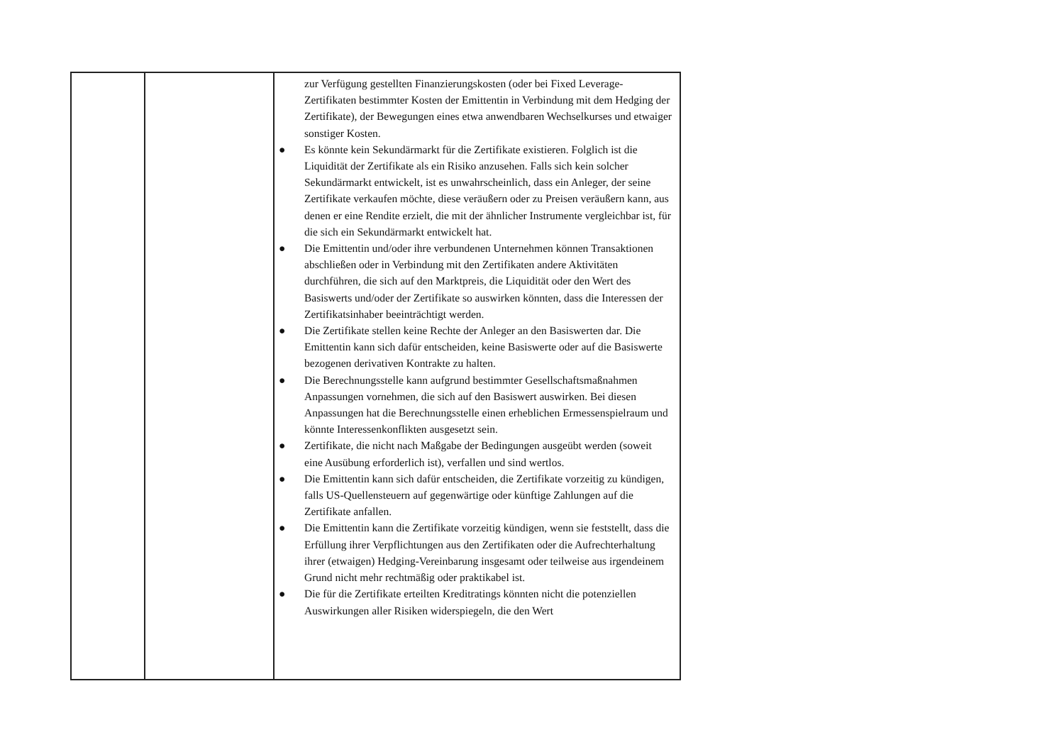| | | zur Verfügung gestellten Finanzierungskosten (oder bei Fixed Leverage-Zertifikaten bestimmter Kosten der Emittentin in Verbindung mit dem Hedging der Zertifikate), der Bewegungen eines etwa anwendbaren Wechselkurses und etwaiger sonstiger Kosten. ● Es könnte kein Sekundärmarkt für die Zertifikate existieren. Folglich ist die Liquidität der Zertifikate als ein Risiko anzusehen. Falls sich kein solcher Sekundärmarkt entwickelt, ist es unwahrscheinlich, dass ein Anleger, der seine Zertifikate verkaufen möchte, diese veräußern oder zu Preisen veräußern kann, aus denen er eine Rendite erzielt, die mit der ähnlicher Instrumente vergleichbar ist, für die sich ein Sekundärmarkt entwickelt hat. ● Die Emittentin und/oder ihre verbundenen Unternehmen können Transaktionen abschließen oder in Verbindung mit den Zertifikaten andere Aktivitäten durchführen, die sich auf den Marktpreis, die Liquidität oder den Wert des Basiswerts und/oder der Zertifikate so auswirken könnten, dass die Interessen der Zertifikatsinhaber beeinträchtigt werden. ● Die Zertifikate stellen keine Rechte der Anleger an den Basiswerten dar. Die Emittentin kann sich dafür entscheiden, keine Basiswerte oder auf die Basiswerte bezogenen derivativen Kontrakte zu halten. ● Die Berechnungsstelle kann aufgrund bestimmter Gesellschaftsmaßnahmen Anpassungen vornehmen, die sich auf den Basiswert auswirken. Bei diesen Anpassungen hat die Berechnungsstelle einen erheblichen Ermessenspielraum und könnte Interessenkonflikten ausgesetzt sein. ● Zertifikate, die nicht nach Maßgabe der Bedingungen ausgeübt werden (soweit eine Ausübung erforderlich ist), verfallen und sind wertlos. ● Die Emittentin kann sich dafür entscheiden, die Zertifikate vorzeitig zu kündigen, falls US-Quellensteuern auf gegenwärtige oder künftige Zahlungen auf die Zertifikate anfallen. ● Die Emittentin kann die Zertifikate vorzeitig kündigen, wenn sie feststellt, dass die Erfüllung ihrer Verpflichtungen aus den Zertifikaten oder die Aufrechterhaltung ihrer (etwaigen) Hedging-Vereinbarung insgesamt oder teilweise aus irgendeinem Grund nicht mehr rechtmäßig oder praktikabel ist. ● Die für die Zertifikate erteilten Kreditratings könnten nicht die potenziellen Auswirkungen aller Risiken widerspiegeln, die den Wert |